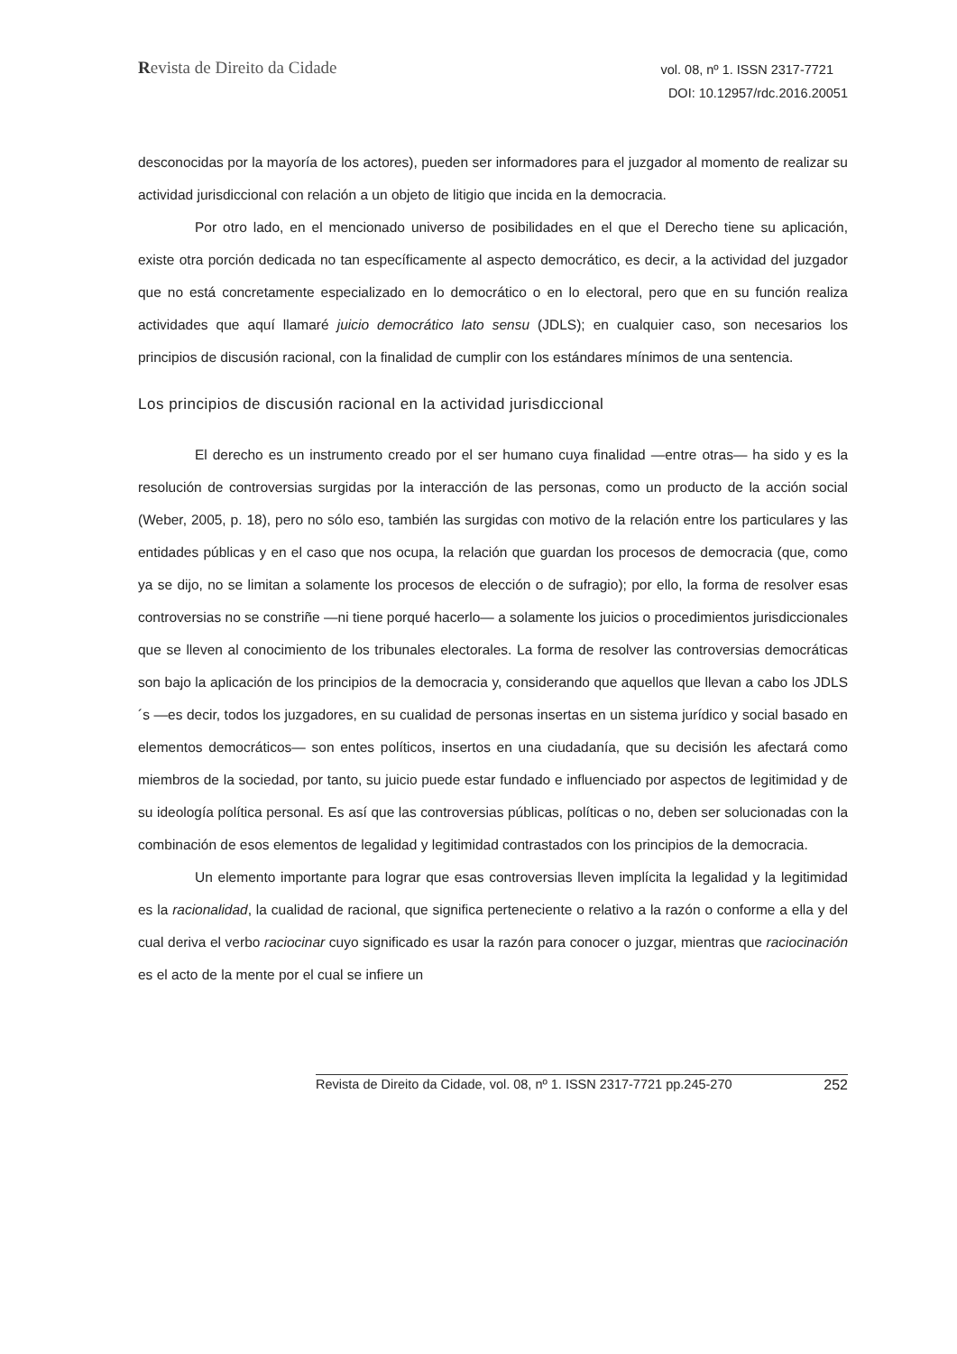Revista de Direito da Cidade
vol. 08, nº 1. ISSN 2317-7721
DOI: 10.12957/rdc.2016.20051
desconocidas por la mayoría de los actores), pueden ser informadores para el juzgador al momento de realizar su actividad jurisdiccional con relación a un objeto de litigio que incida en la democracia.
Por otro lado, en el mencionado universo de posibilidades en el que el Derecho tiene su aplicación, existe otra porción dedicada no tan específicamente al aspecto democrático, es decir, a la actividad del juzgador que no está concretamente especializado en lo democrático o en lo electoral, pero que en su función realiza actividades que aquí llamaré juicio democrático lato sensu (JDLS); en cualquier caso, son necesarios los principios de discusión racional, con la finalidad de cumplir con los estándares mínimos de una sentencia.
Los principios de discusión racional en la actividad jurisdiccional
El derecho es un instrumento creado por el ser humano cuya finalidad —entre otras— ha sido y es la resolución de controversias surgidas por la interacción de las personas, como un producto de la acción social (Weber, 2005, p. 18), pero no sólo eso, también las surgidas con motivo de la relación entre los particulares y las entidades públicas y en el caso que nos ocupa, la relación que guardan los procesos de democracia (que, como ya se dijo, no se limitan a solamente los procesos de elección o de sufragio); por ello, la forma de resolver esas controversias no se constriñe —ni tiene porqué hacerlo— a solamente los juicios o procedimientos jurisdiccionales que se lleven al conocimiento de los tribunales electorales. La forma de resolver las controversias democráticas son bajo la aplicación de los principios de la democracia y, considerando que aquellos que llevan a cabo los JDLS´s —es decir, todos los juzgadores, en su cualidad de personas insertas en un sistema jurídico y social basado en elementos democráticos— son entes políticos, insertos en una ciudadanía, que su decisión les afectará como miembros de la sociedad, por tanto, su juicio puede estar fundado e influenciado por aspectos de legitimidad y de su ideología política personal. Es así que las controversias públicas, políticas o no, deben ser solucionadas con la combinación de esos elementos de legalidad y legitimidad contrastados con los principios de la democracia.
Un elemento importante para lograr que esas controversias lleven implícita la legalidad y la legitimidad es la racionalidad, la cualidad de racional, que significa perteneciente o relativo a la razón o conforme a ella y del cual deriva el verbo raciocinar cuyo significado es usar la razón para conocer o juzgar, mientras que raciocinación es el acto de la mente por el cual se infiere un
Revista de Direito da Cidade, vol. 08, nº 1. ISSN 2317-7721 pp.245-270 252